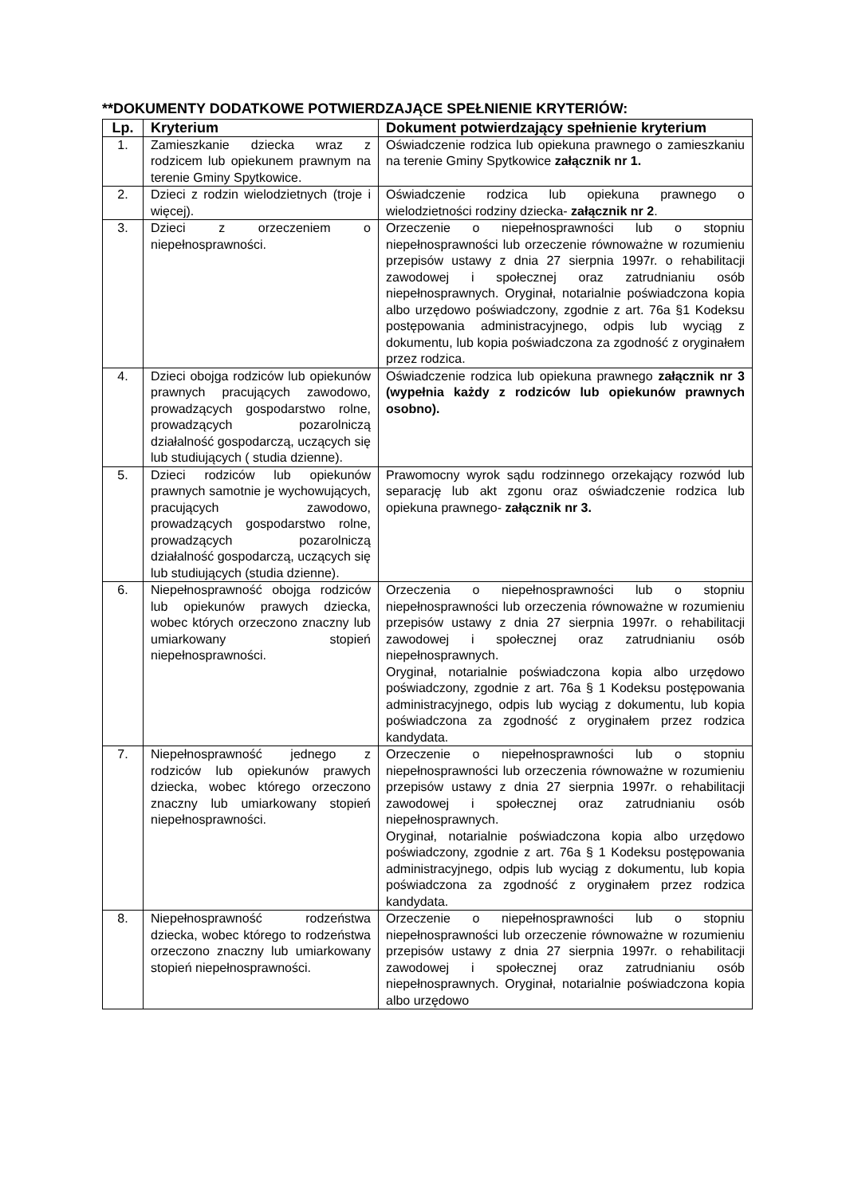**DOKUMENTY DODATKOWE POTWIERDZAJĄCE SPEŁNIENIE KRYTERIÓW:
| Lp. | Kryterium | Dokument potwierdzający spełnienie kryterium |
| --- | --- | --- |
| 1. | Zamieszkanie dziecka wraz z rodzicem lub opiekunem prawnym na terenie Gminy Spytkowice. | Oświadczenie rodzica lub opiekuna prawnego o zamieszkaniu na terenie Gminy Spytkowice załącznik nr 1. |
| 2. | Dzieci z rodzin wielodzietnych (troje i więcej). | Oświadczenie rodzica lub opiekuna prawnego o wielodzietności rodziny dziecka- załącznik nr 2 . |
| 3. | Dzieci z orzeczeniem o niepełnosprawności. | Orzeczenie o niepełnosprawności lub o stopniu niepełnosprawności lub orzeczenie równoważne w rozumieniu przepisów ustawy z dnia 27 sierpnia 1997r. o rehabilitacji zawodowej i społecznej oraz zatrudnianiu osób niepełnosprawnych. Oryginał, notarialnie poświadczona kopia albo urzędowo poświadczony, zgodnie z art. 76a §1 Kodeksu postępowania administracyjnego, odpis lub wyciąg z dokumentu, lub kopia poświadczona za zgodność z oryginałem przez rodzica. |
| 4. | Dzieci obojga rodziców lub opiekunów prawnych pracujących zawodowo, prowadzących gospodarstwo rolne, prowadzących pozarolniczą działalność gospodarczą, uczących się lub studiujących ( studia dzienne). | Oświadczenie rodzica lub opiekuna prawnego załącznik nr 3 (wypełnia każdy z rodziców lub opiekunów prawnych osobno). |
| 5. | Dzieci rodziców lub opiekunów prawnych samotnie je wychowujących, pracujących zawodowo, prowadzących gospodarstwo rolne, prowadzących pozarolniczą działalność gospodarczą, uczących się lub studiujących (studia dzienne). | Prawomocny wyrok sądu rodzinnego orzekający rozwód lub separację lub akt zgonu oraz oświadczenie rodzica lub opiekuna prawnego- załącznik nr 3. |
| 6. | Niepełnosprawność obojga rodziców lub opiekunów prawych dziecka, wobec których orzeczono znaczny lub umiarkowany stopień niepełnosprawności. | Orzeczenia o niepełnosprawności lub o stopniu niepełnosprawności lub orzeczenia równoważne w rozumieniu przepisów ustawy z dnia 27 sierpnia 1997r. o rehabilitacji zawodowej i społecznej oraz zatrudnianiu osób niepełnosprawnych. Oryginał, notarialnie poświadczona kopia albo urzędowo poświadczony, zgodnie z art. 76a § 1 Kodeksu postępowania administracyjnego, odpis lub wyciąg z dokumentu, lub kopia poświadczona za zgodność z oryginałem przez rodzica kandydata. |
| 7. | Niepełnosprawność jednego z rodziców lub opiekunów prawych dziecka, wobec którego orzeczono znaczny lub umiarkowany stopień niepełnosprawności. | Orzeczenie o niepełnosprawności lub o stopniu niepełnosprawności lub orzeczenia równoważne w rozumieniu przepisów ustawy z dnia 27 sierpnia 1997r. o rehabilitacji zawodowej i społecznej oraz zatrudnianiu osób niepełnosprawnych. Oryginał, notarialnie poświadczona kopia albo urzędowo poświadczony, zgodnie z art. 76a § 1 Kodeksu postępowania administracyjnego, odpis lub wyciąg z dokumentu, lub kopia poświadczona za zgodność z oryginałem przez rodzica kandydata. |
| 8. | Niepełnosprawność rodzeństwa dziecka, wobec którego to rodzeństwa orzeczono znaczny lub umiarkowany stopień niepełnosprawności. | Orzeczenie o niepełnosprawności lub o stopniu niepełnosprawności lub orzeczenie równoważne w rozumieniu przepisów ustawy z dnia 27 sierpnia 1997r. o rehabilitacji zawodowej i społecznej oraz zatrudnianiu osób niepełnosprawnych. Oryginał, notarialnie poświadczona kopia albo urzędowo |